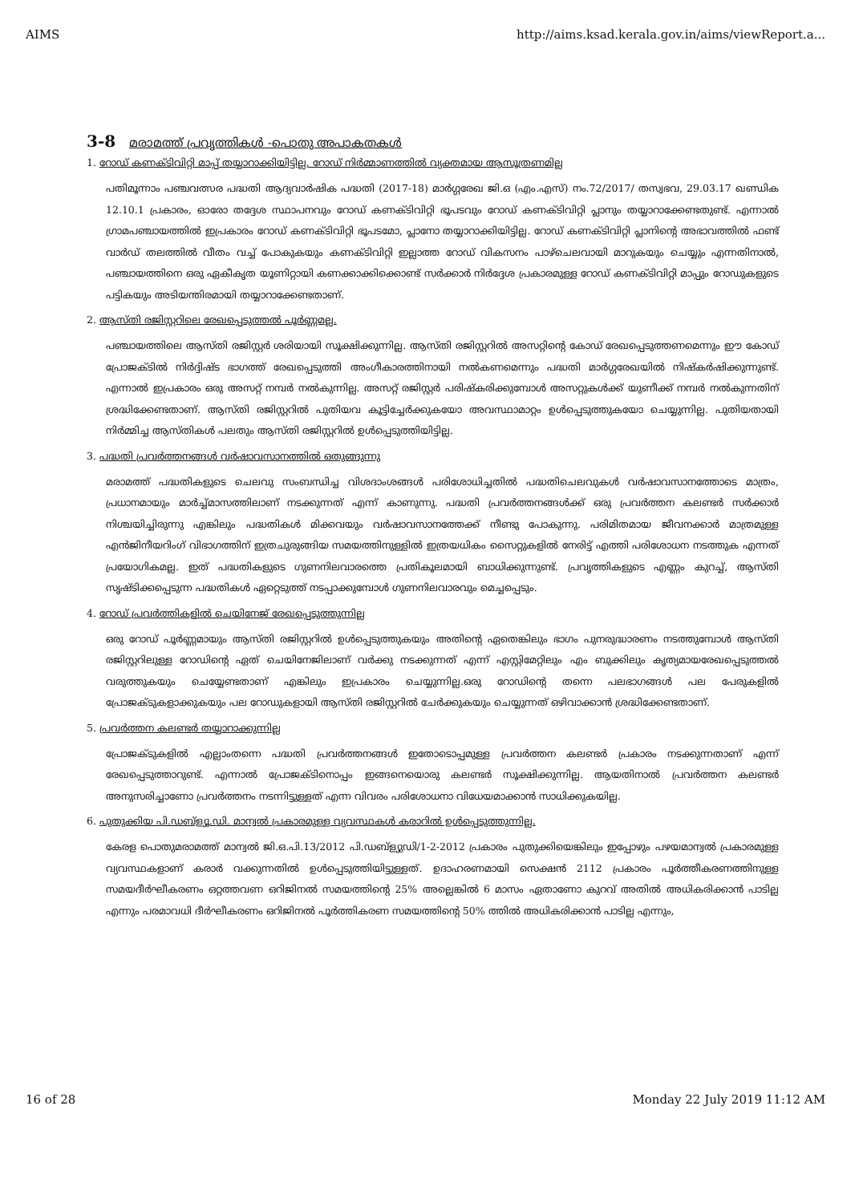AIMS http://aims.ksad.kerala.gov.in/aims/viewReport.a...
3-8 മരാമത്ത് പ്രവൃത്തികൾ -പൊതു അപാകതകൾ
1. റോഡ് കണക്ടിവിറ്റി മാപ്പ് തയ്യാറാക്കിയിട്ടില്ല, റോഡ് നിർമ്മാണത്തിൽ വ്യക്തമായ ആസൂത്രണമില്ല
പതിമൂന്നാം പഞ്ചവത്സര പദ്ധതി ആദ്യവാർഷിക പദ്ധതി (2017-18) മാർഗ്ഗരേഖ ജി.ഒ (എം.എസ്) നം.72/2017/ തസ്വഭവ, 29.03.17 ഖണ്ഡിക 12.10.1 പ്രകാരം, ഓരോ തദ്ദേശ സ്ഥാപനവും റോഡ് കണക്ടിവിറ്റി ഭൂപടവും റോഡ് കണക്ടിവിറ്റി പ്ലാനും തയ്യാറാക്കേണ്ടതുണ്ട്. എന്നാൽ ഗ്രാമപഞ്ചായത്തിൽ ഇപ്രകാരം റോഡ് കണക്ടിവിറ്റി ഭൂപടമോ, പ്ലാനോ തയ്യാറാക്കിയിട്ടില്ല. റോഡ് കണക്ടിവിറ്റി പ്ലാനിന്റെ അഭാവത്തിൽ ഫണ്ട് വാർഡ് തലത്തിൽ വീതം വച്ച് പോകുകയും കണക്ടിവിറ്റി ഇല്ലാത്ത റോഡ് വികസനം പാഴ്ചെലവായി മാറുകയും ചെയ്യും എന്നതിനാൽ, പഞ്ചായത്തിനെ ഒരു ഏകീകൃത യൂണിറ്റായി കണക്കാക്കിക്കൊണ്ട് സർക്കാർ നിർദ്ദേശ പ്രകാരമുള്ള റോഡ് കണക്ടിവിറ്റി മാപ്പും റോഡുകളുടെ പട്ടികയും അടിയന്തിരമായി തയ്യാറാക്കേണ്ടതാണ്.
2. ആസ്തി രജിസ്റ്ററിലെ രേഖപ്പെടുത്തൽ പൂർണ്ണമല്ല.
പഞ്ചായത്തിലെ ആസ്തി രജിസ്റ്റർ ശരിയായി സൂക്ഷിക്കുന്നില്ല. ആസ്തി രജിസ്റ്ററിൽ അസറ്റിന്റെ കോഡ് രേഖപ്പെടുത്തണമെന്നും ഈ കോഡ് പ്രോജക്ടിൽ നിർദ്ദിഷ്ട ഭാഗത്ത് രേഖപ്പെടുത്തി അംഗീകാരത്തിനായി നൽകണമെന്നും പദ്ധതി മാർഗ്ഗരേഖയിൽ നിഷ്കർഷിക്കുന്നുണ്ട്. എന്നാൽ ഇപ്രകാരം ഒരു അസറ്റ് നമ്പർ നൽകുന്നില്ല. അസറ്റ് രജിസ്റ്റർ പരിഷ്കരിക്കുമ്പോൾ അസറ്റുകൾക്ക് യുണീക്ക് നമ്പർ നൽകുന്നതിന് ശ്രദ്ധിക്കേണ്ടതാണ്. ആസ്തി രജിസ്റ്ററിൽ പുതിയവ കൂട്ടിച്ചേർക്കുകയോ അവസ്ഥാമാറ്റം ഉൾപ്പെടുത്തുകയോ ചെയ്യുന്നില്ല. പുതിയതായി നിർമ്മിച്ച ആസ്തികൾ പലതും ആസ്തി രജിസ്റ്ററിൽ ഉൾപ്പെടുത്തിയിട്ടില്ല.
3. പദ്ധതി പ്രവർത്തനങ്ങൾ വർഷാവസാനത്തിൽ ഒതുങ്ങുന്നു
മരാമത്ത് പദ്ധതികളുടെ ചെലവു സംബന്ധിച്ച വിശദാംശങ്ങൾ പരിശോധിച്ചതിൽ പദ്ധതിചെലവുകൾ വർഷാവസാനത്തോടെ മാത്രം, പ്രധാനമായും മാർച്ച്മാസത്തിലാണ് നടക്കുന്നത് എന്ന് കാണുന്നു. പദ്ധതി പ്രവർത്തനങ്ങൾക്ക് ഒരു പ്രവർത്തന കലണ്ടർ സർക്കാർ നിശ്ചയിച്ചിരുന്നു എങ്കിലും പദ്ധതികൾ മിക്കവയും വർഷാവസാനത്തേക്ക് നീണ്ടു പോകുന്നു. പരിമിതമായ ജീവനക്കാർ മാത്രമുള്ള എൻജിനീയറിംഗ് വിഭാഗത്തിന് ഇത്രചുരുങ്ങിയ സമയത്തിനുള്ളിൽ ഇത്രയധികം സൈറ്റുകളിൽ നേരിട്ട് എത്തി പരിശോധന നടത്തുക എന്നത് പ്രയോഗികമല്ല. ഇത് പദ്ധതികളുടെ ഗുണനിലവാരത്തെ പ്രതികൂലമായി ബാധിക്കുന്നുണ്ട്. പ്രവൃത്തികളുടെ എണ്ണം കുറച്ച്, ആസ്തി സൃഷ്ടിക്കപ്പെടുന്ന പദ്ധതികൾ ഏറ്റെടുത്ത് നടപ്പാക്കുമ്പോൾ ഗുണനിലവാരവും മെച്ചപ്പെടും.
4. റോഡ് പ്രവർത്തികളിൽ ചെയിനേജ് രേഖപ്പെടുത്തുന്നില്ല
ഒരു റോഡ് പൂർണ്ണമായും ആസ്തി രജിസ്റ്ററിൽ ഉൾപ്പെടുത്തുകയും അതിന്റെ ഏതെങ്കിലും ഭാഗം പുനരുദ്ധാരണം നടത്തുമ്പോൾ ആസ്തി രജിസ്റ്ററിലുള്ള റോഡിന്റെ ഏത് ചെയിനേജിലാണ് വർക്കു നടക്കുന്നത് എന്ന് എസ്റ്റിമേറ്റിലും എം ബുക്കിലും കൃത്യമായരേഖപ്പെടുത്തൽ വരുത്തുകയും ചെയ്യേണ്ടതാണ് എങ്കിലും ഇപ്രകാരം ചെയ്യുന്നില്ല.ഒരു റോഡിന്റെ തന്നെ പലഭാഗങ്ങൾ പല പേരുകളിൽ പ്രോജക്ടുകളാക്കുകയും പല റോഡുകളായി ആസ്തി രജിസ്റ്ററിൽ ചേർക്കുകയും ചെയ്യുന്നത് ഒഴിവാക്കാൻ ശ്രദ്ധിക്കേണ്ടതാണ്.
5. പ്രവർത്തന കലണ്ടർ തയ്യാറാക്കുന്നില്ല
പ്രോജക്ടുകളിൽ എല്ലാംതന്നെ പദ്ധതി പ്രവർത്തനങ്ങൾ ഇതോടൊപ്പമുള്ള പ്രവർത്തന കലണ്ടർ പ്രകാരം നടക്കുന്നതാണ് എന്ന് രേഖപ്പെടുത്താറുണ്ട്. എന്നാൽ പ്രോജക്ടിനൊപ്പം ഇങ്ങനെയൊരു കലണ്ടർ സൂക്ഷിക്കുന്നില്ല. ആയതിനാൽ പ്രവർത്തന കലണ്ടർ അനുസരിച്ചാണോ പ്രവർത്തനം നടന്നിട്ടുള്ളത് എന്ന വിവരം പരിശോധനാ വിധേയമാക്കാൻ സാധിക്കുകയില്ല.
6. പുതുക്കിയ പി.ഡബ്ള്യൂ.ഡി. മാന്വൽ പ്രകാരമുള്ള വ്യവസ്ഥകൾ കരാറിൽ ഉൾപ്പെടുത്തുന്നില്ല.
കേരള പൊതുമരാമത്ത് മാന്വൽ ജി.ഒ.പി.13/2012 പി.ഡബ്ള്യുഡി/1-2-2012 പ്രകാരം പുതുക്കിയെങ്കിലും ഇപ്പോഴും പഴയമാന്വൽ പ്രകാരമുള്ള വ്യവസ്ഥകളാണ് കരാർ വക്കുന്നതിൽ ഉൾപ്പെടുത്തിയിട്ടുള്ളത്. ഉദാഹരണമായി സെക്ഷൻ 2112 പ്രകാരം പൂർത്തീകരണത്തിനുള്ള സമയദീർഘീകരണം ഒറ്റത്തവണ ഒറിജിനൽ സമയത്തിന്റെ 25% അല്ലെങ്കിൽ 6 മാസം ഏതാണോ കുറവ് അതിൽ അധികരിക്കാൻ പാടില്ല എന്നും പരമാവധി ദീർഘീകരണം ഒറിജിനൽ പൂർത്തികരണ സമയത്തിന്റെ 50% ത്തിൽ അധികരിക്കാൻ പാടില്ല എന്നും,
16 of 28 Monday 22 July 2019 11:12 AM